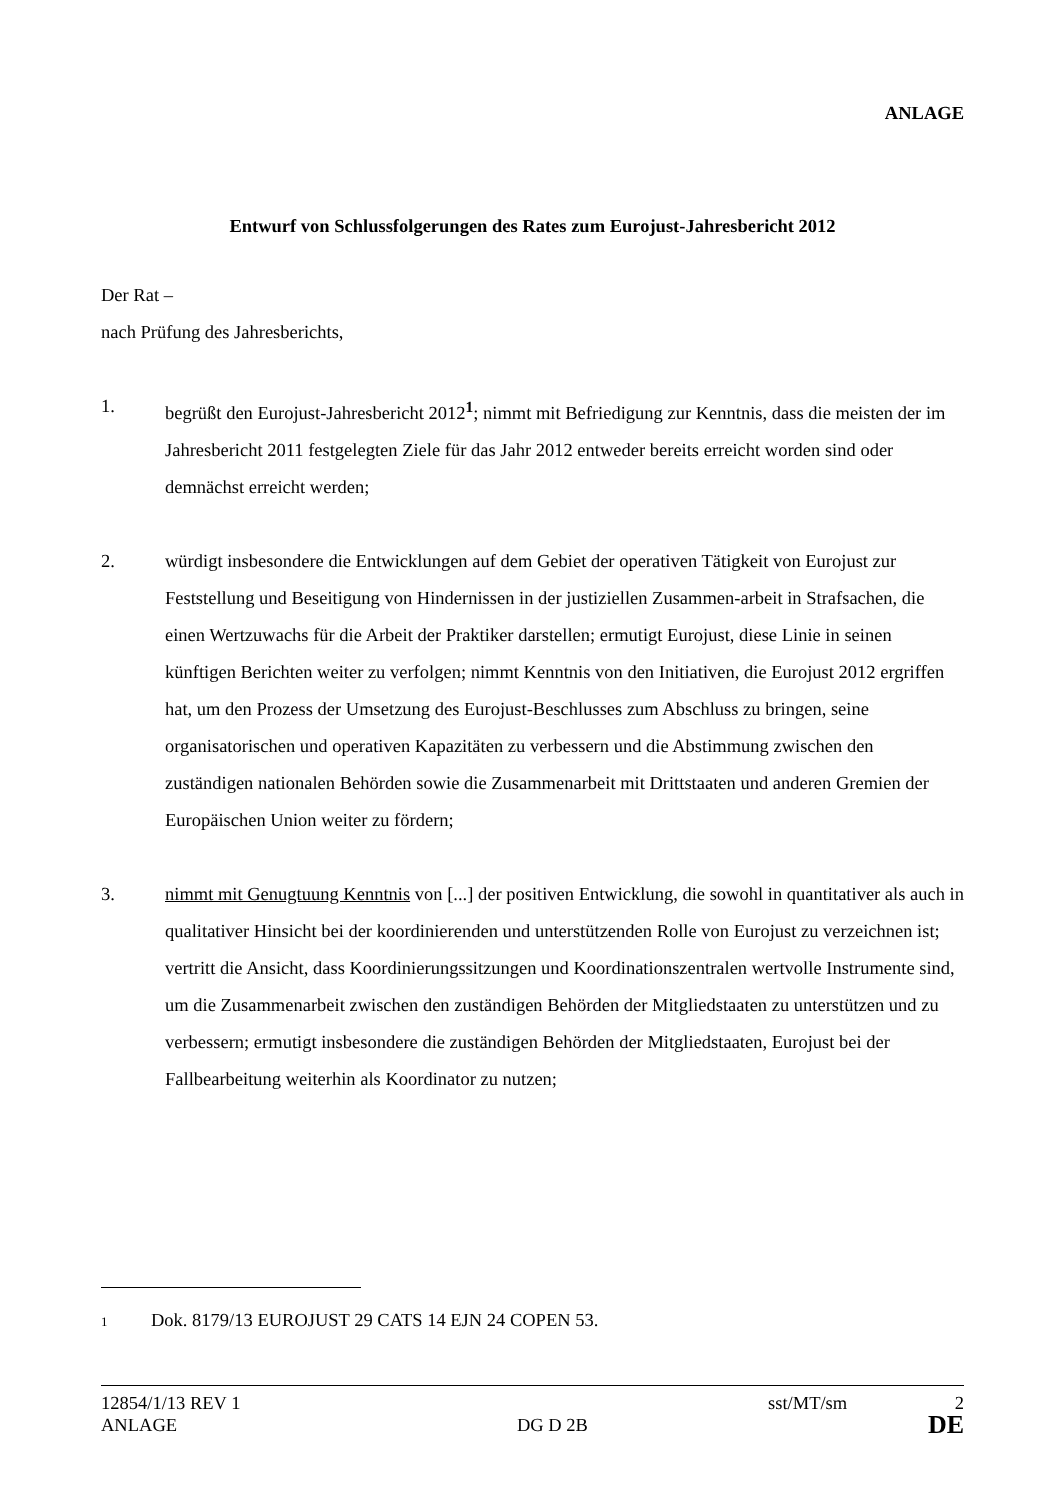ANLAGE
Entwurf von Schlussfolgerungen des Rates zum Eurojust-Jahresbericht 2012
Der Rat –
nach Prüfung des Jahresberichts,
1. begrüßt den Eurojust-Jahresbericht 2012<sup>1</sup>; nimmt mit Befriedigung zur Kenntnis, dass die meisten der im Jahresbericht 2011 festgelegten Ziele für das Jahr 2012 entweder bereits erreicht worden sind oder demnächst erreicht werden;
2. würdigt insbesondere die Entwicklungen auf dem Gebiet der operativen Tätigkeit von Eurojust zur Feststellung und Beseitigung von Hindernissen in der justiziellen Zusammen-arbeit in Strafsachen, die einen Wertzuwachs für die Arbeit der Praktiker darstellen; ermutigt Eurojust, diese Linie in seinen künftigen Berichten weiter zu verfolgen; nimmt Kenntnis von den Initiativen, die Eurojust 2012 ergriffen hat, um den Prozess der Umsetzung des Eurojust-Beschlusses zum Abschluss zu bringen, seine organisatorischen und operativen Kapazitäten zu verbessern und die Abstimmung zwischen den zuständigen nationalen Behörden sowie die Zusammenarbeit mit Drittstaaten und anderen Gremien der Europäischen Union weiter zu fördern;
3. nimmt mit Genugtuung Kenntnis von [...] der positiven Entwicklung, die sowohl in quantitativer als auch in qualitativer Hinsicht bei der koordinierenden und unterstützenden Rolle von Eurojust zu verzeichnen ist; vertritt die Ansicht, dass Koordinierungssitzungen und Koordinationszentralen wertvolle Instrumente sind, um die Zusammenarbeit zwischen den zuständigen Behörden der Mitgliedstaaten zu unterstützen und zu verbessern; ermutigt insbesondere die zuständigen Behörden der Mitgliedstaaten, Eurojust bei der Fallbearbeitung weiterhin als Koordinator zu nutzen;
1 Dok. 8179/13 EUROJUST 29 CATS 14 EJN 24 COPEN 53.
12854/1/13 REV 1 sst/MT/sm 2
ANLAGE DG D 2B DE